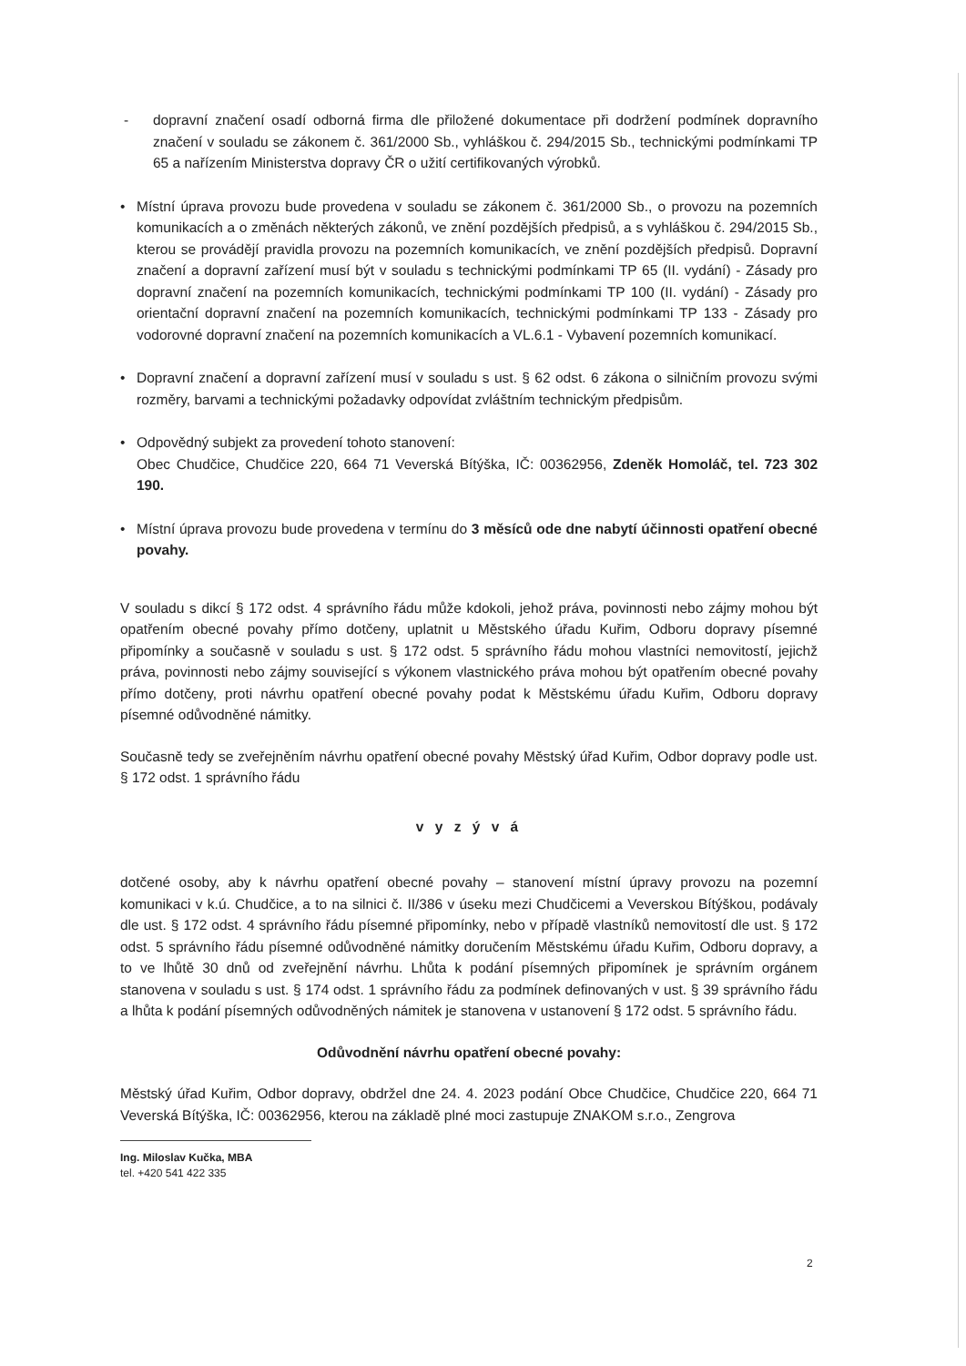- dopravní značení osadí odborná firma dle přiložené dokumentace při dodržení podmínek dopravního značení v souladu se zákonem č. 361/2000 Sb., vyhláškou č. 294/2015 Sb., technickými podmínkami TP 65 a nařízením Ministerstva dopravy ČR o užití certifikovaných výrobků.
• Místní úprava provozu bude provedena v souladu se zákonem č. 361/2000 Sb., o provozu na pozemních komunikacích a o změnách některých zákonů, ve znění pozdějších předpisů, a s vyhláškou č. 294/2015 Sb., kterou se provádějí pravidla provozu na pozemních komunikacích, ve znění pozdějších předpisů. Dopravní značení a dopravní zařízení musí být v souladu s technickými podmínkami TP 65 (II. vydání) - Zásady pro dopravní značení na pozemních komunikacích, technickými podmínkami TP 100 (II. vydání) - Zásady pro orientační dopravní značení na pozemních komunikacích, technickými podmínkami TP 133 - Zásady pro vodorovné dopravní značení na pozemních komunikacích a VL.6.1 - Vybavení pozemních komunikací.
• Dopravní značení a dopravní zařízení musí v souladu s ust. § 62 odst. 6 zákona o silničním provozu svými rozměry, barvami a technickými požadavky odpovídat zvláštním technickým předpisům.
• Odpovědný subjekt za provedení tohoto stanovení:
Obec Chudčice, Chudčice 220, 664 71 Veverská Bítýška, IČ: 00362956, Zdeněk Homoláč, tel. 723 302 190.
• Místní úprava provozu bude provedena v termínu do 3 měsíců ode dne nabytí účinnosti opatření obecné povahy.
V souladu s dikcí § 172 odst. 4 správního řádu může kdokoli, jehož práva, povinnosti nebo zájmy mohou být opatřením obecné povahy přímo dotčeny, uplatnit u Městského úřadu Kuřim, Odboru dopravy písemné připomínky a současně v souladu s ust. § 172 odst. 5 správního řádu mohou vlastníci nemovitostí, jejichž práva, povinnosti nebo zájmy související s výkonem vlastnického práva mohou být opatřením obecné povahy přímo dotčeny, proti návrhu opatření obecné povahy podat k Městskému úřadu Kuřim, Odboru dopravy písemné odůvodněné námitky.
Současně tedy se zveřejněním návrhu opatření obecné povahy Městský úřad Kuřim, Odbor dopravy podle ust. § 172 odst. 1 správního řádu
v y z ý v á
dotčené osoby, aby k návrhu opatření obecné povahy – stanovení místní úpravy provozu na pozemní komunikaci v k.ú. Chudčice, a to na silnici č. II/386 v úseku mezi Chudčicemi a Veverskou Bítýškou, podávaly dle ust. § 172 odst. 4 správního řádu písemné připomínky, nebo v případě vlastníků nemovitostí dle ust. § 172 odst. 5 správního řádu písemné odůvodněné námitky doručením Městskému úřadu Kuřim, Odboru dopravy, a to ve lhůtě 30 dnů od zveřejnění návrhu. Lhůta k podání písemných připomínek je správním orgánem stanovena v souladu s ust. § 174 odst. 1 správního řádu za podmínek definovaných v ust. § 39 správního řádu a lhůta k podání písemných odůvodněných námitek je stanovena v ustanovení § 172 odst. 5 správního řádu.
Odůvodnění návrhu opatření obecné povahy:
Městský úřad Kuřim, Odbor dopravy, obdržel dne 24. 4. 2023 podání Obce Chudčice, Chudčice 220, 664 71 Veverská Bítýška, IČ: 00362956, kterou na základě plné moci zastupuje ZNAKOM s.r.o., Zengrova
Ing. Miloslav Kučka, MBA
tel. +420 541 422 335
2